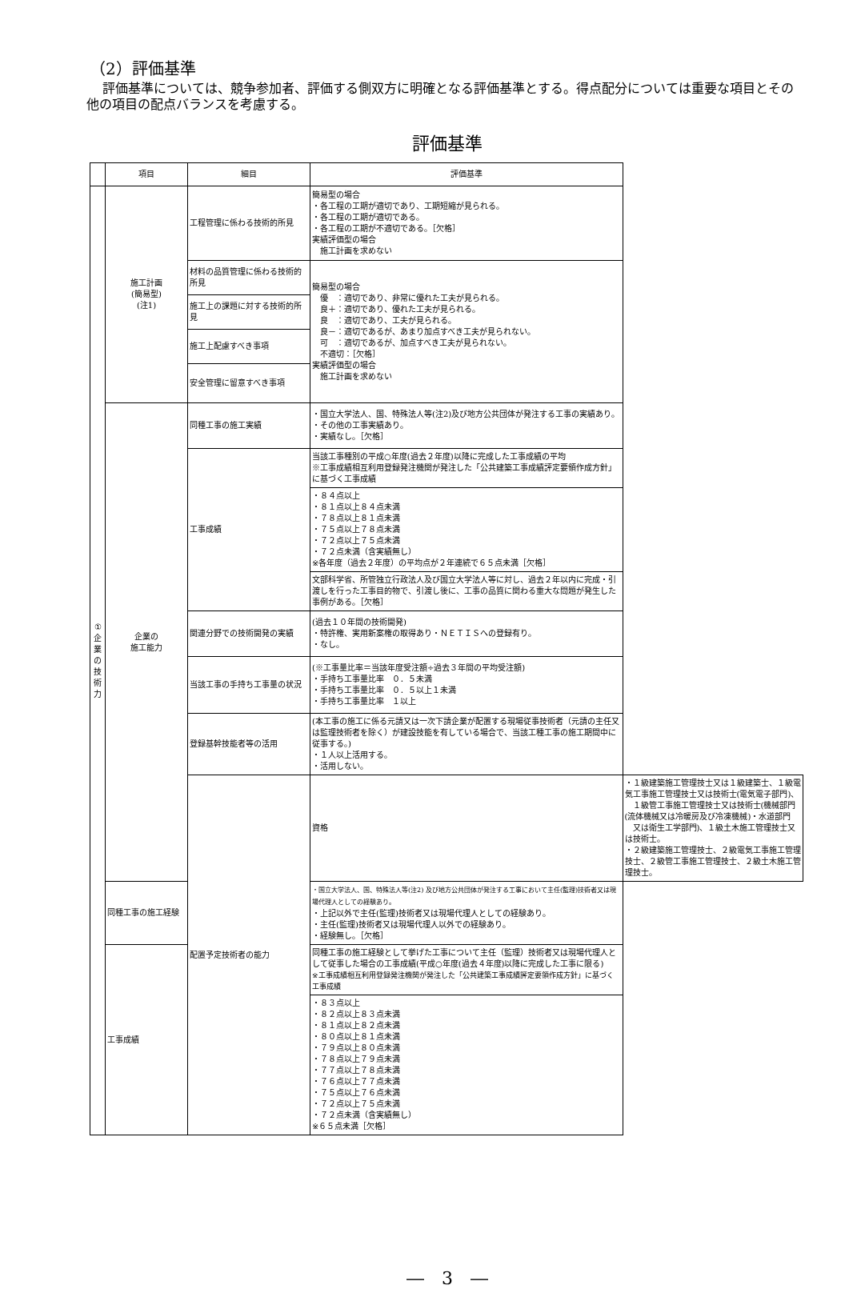（2）評価基準
評価基準については、競争参加者、評価する側双方に明確となる評価基準とする。得点配分については重要な項目とその他の項目の配点バランスを考慮する。
評価基準
| | 項目 | 細目 | 評価基準 | |
| --- | --- | --- | --- | --- |
| ① 企 業 の 技 術 力 | 施工計画 (簡易型) (注1) | 工程管理に係わる技術的所見 | 簡易型の場合 ・各工程の工期が適切であり、工期短縮が見られる。 ・各工程の工期が適切である。 ・各工程の工期が不適切である。［欠格］ 実績評価型の場合 施工計画を求めない | |
| | | 材料の品質管理に係わる技術的所見 | 簡易型の場合 優 ：適切であり、非常に優れた工夫が見られる。 良＋：適切であり、優れた工夫が見られる。 良 ：適切であり、工夫が見られる。 良－：適切であるが、あまり加点すべき工夫が見られない。 可 ：適切であるが、加点すべき工夫が見られない。 不適切：［欠格］ 実績評価型の場合 施工計画を求めない | |
| | | 施工上の課題に対する技術的所見 | | |
| | | 施工上配慮すべき事項 | | |
| | | 安全管理に留意すべき事項 | | |
| | 企業の 施工能力 | 同種工事の施工実績 | ・国立大学法人、国、特殊法人等(注2)及び地方公共団体が発注する工事の実績あり。 ・その他の工事実績あり。 ・実績なし。［欠格］ | |
| | | 工事成績 | 当該工事種別の平成○年度(過去２年度)以降に完成した工事成績の平均 ※工事成績相互利用登録発注機関が発注した「公共建築工事成績評定要領作成方針」に基づく工事成績 | |
| | | | ・８４点以上 ・８１点以上８４点未満 ・７８点以上８１点未満 ・７５点以上７８点未満 ・７２点以上７５点未満 ・７２点未満（含実績無し） ※各年度（過去２年度）の平均点が２年連続で６５点未満［欠格］ | |
| | | | 文部科学省、所管独立行政法人及び国立大学法人等に対し、過去２年以内に完成・引渡しを行った工事目的物で、引渡し後に、工事の品質に関わる重大な問題が発生した事例がある。［欠格］ | |
| | | 関連分野での技術開発の実績 | (過去１０年間の技術開発) ・特許権、実用新案権の取得あり・ＮＥＴＩＳへの登録有り。 ・なし。 | |
| | | 当該工事の手持ち工事量の状況 | (※工事量比率＝当該年度受注額÷過去３年間の平均受注額) ・手持ち工事量比率 ０．５未満 ・手持ち工事量比率 ０．５以上１未満 ・手持ち工事量比率 １以上 | |
| | | 登録基幹技能者等の活用 | (本工事の施工に係る元請又は一次下請企業が配置する現場従事技術者（元請の主任又は監理技術者を除く）が建設技能を有している場合で、当該工種工事の施工期間中に従事する。) ・１人以上活用する。 ・活用しない。 | |
| | | 配置予定技術者の能力 | 資格 | ・１級建築施工管理技士又は１級建築士、１級電気工事施工管理技士又は技術士(電気電子部門)、 １級管工事施工管理技士又は技術士(機械部門(流体機械又は冷暖房及び冷凍機械)・水道部門 又は衛生工学部門)、１級土木施工管理技士又は技術士。 ・２級建築施工管理技士、２級電気工事施工管理技士、２級管工事施工管理技士、２級土木施工管理技士。 |
| | 同種工事の施工経験 | | ・国立大学法人、国、特殊法人等(注2) 及び地方公共団体が発注する工事において主任(監理)技術者又は現場代理人としての経験あり。 ・上記以外で主任(監理)技術者又は現場代理人としての経験あり。 ・主任(監理)技術者又は現場代理人以外での経験あり。 ・経験無し。［欠格］ | |
| | 工事成績 | | 同種工事の施工経験として挙げた工事について主任（監理）技術者又は現場代理人として従事した場合の工事成績(平成○年度(過去４年度)以降に完成した工事に限る) ※工事成績相互利用登録発注機関が発注した「公共建築工事成績評定要領作成方針」に基づく工事成績 | |
| | | | ・８３点以上 ・８２点以上８３点未満 ・８１点以上８２点未満 ・８０点以上８１点未満 ・７９点以上８０点未満 ・７８点以上７９点未満 ・７７点以上７８点未満 ・７６点以上７７点未満 ・７５点以上７６点未満 ・７２点以上７５点未満 ・７２点未満（含実績無し） ※６５点未満［欠格］ | |
―　3　―